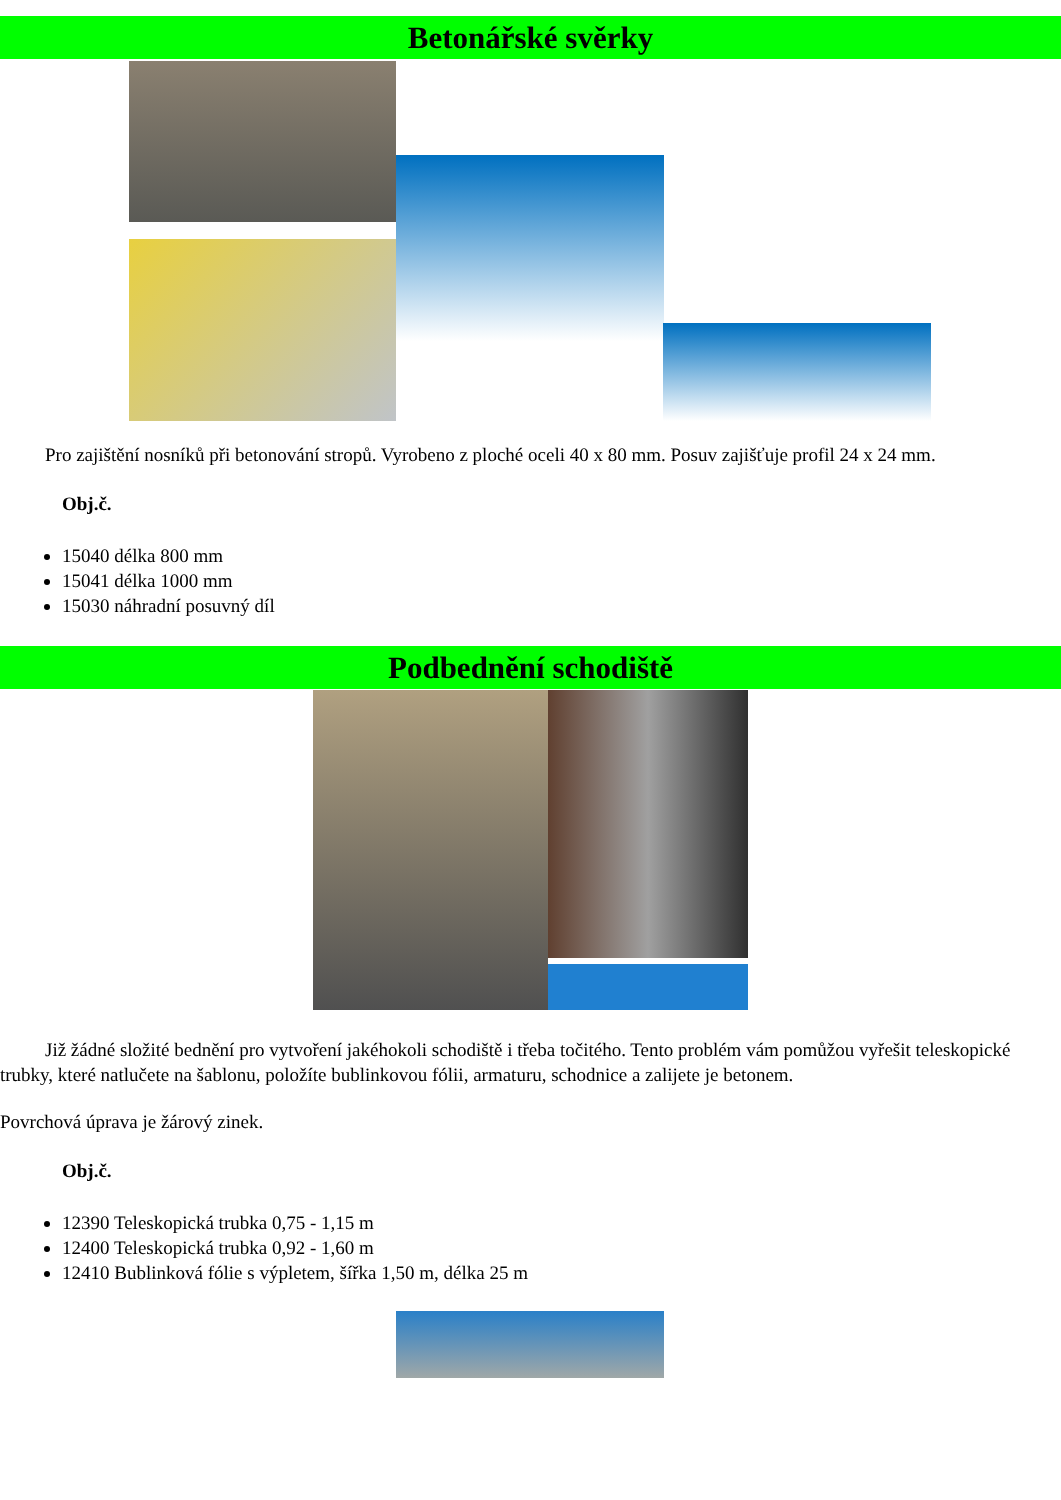Betonářské svěrky
Pro zajištění nosníků při betonování stropů. Vyrobeno z ploché oceli 40 x 80 mm. Posuv zajišťuje profil 24 x 24 mm.
Obj.č.
15040 délka 800 mm
15041 délka 1000 mm
15030 náhradní posuvný díl
Podbednění schodiště
Již žádné složité bednění pro vytvoření jakéhokoli schodiště i třeba točitého. Tento problém vám pomůžou vyřešit teleskopické trubky, které natlučete na šablonu, položíte bublinkovou fólii, armaturu, schodnice a zalijete je betonem.
Povrchová úprava je žárový zinek.
Obj.č.
12390 Teleskopická trubka 0,75 - 1,15 m
12400 Teleskopická trubka 0,92 - 1,60 m
12410 Bublinková fólie s výpletem, šířka 1,50 m, délka 25 m